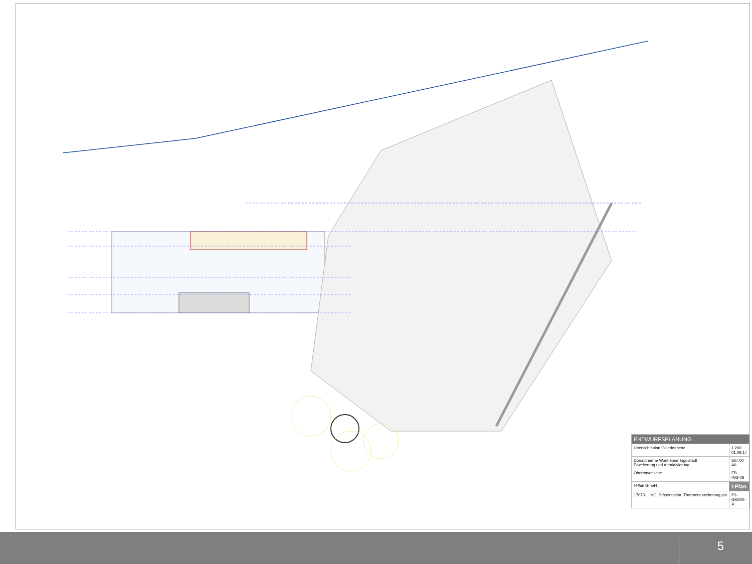| ENTWURFSPLANUNG | |
| Übersichtsplan Galerieebene | 1:200 01.09.17 |
| Donautherme Wonnemar Ingolstadt Erweiterung und Attraktivierung | 367,00 A0 |
| Oberbayerische | EB ING 08 |
| I-Plan GmbH | i-Plan |
| 170731_ING_Präsentation_Thermenerweiterung.pln | P3-GR200-A |
5